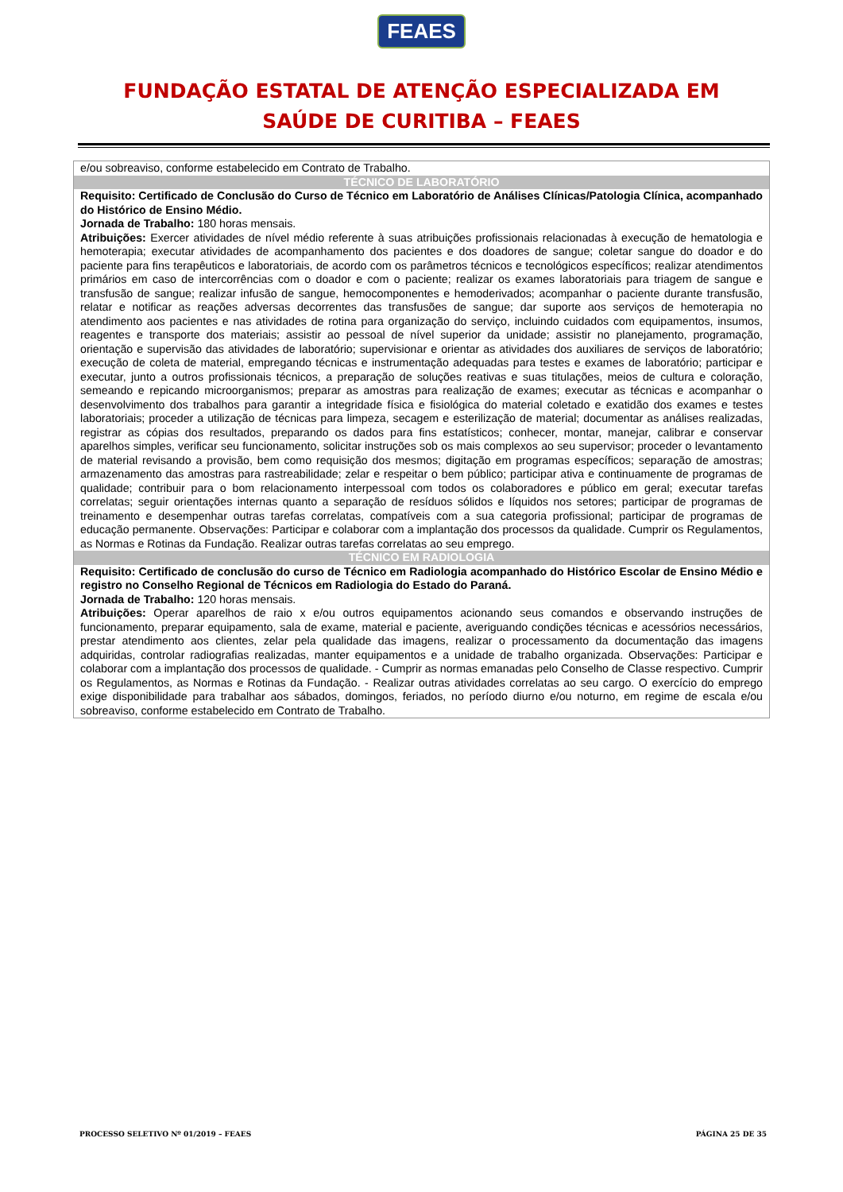FEAES
FUNDAÇÃO ESTATAL DE ATENÇÃO ESPECIALIZADA EM
SAÚDE DE CURITIBA – FEAES
| e/ou sobreaviso, conforme estabelecido em Contrato de Trabalho. |
| TÉCNICO DE LABORATÓRIO |
| Requisito: Certificado de Conclusão do Curso de Técnico em Laboratório de Análises Clínicas/Patologia Clínica, acompanhado do Histórico de Ensino Médio. Jornada de Trabalho: 180 horas mensais. Atribuições: Exercer atividades de nível médio referente à suas atribuições profissionais relacionadas à execução de hematologia e hemoterapia; executar atividades de acompanhamento dos pacientes e dos doadores de sangue; coletar sangue do doador e do paciente para fins terapêuticos e laboratoriais, de acordo com os parâmetros técnicos e tecnológicos específicos; realizar atendimentos primários em caso de intercorrências com o doador e com o paciente; realizar os exames laboratoriais para triagem de sangue e transfusão de sangue; realizar infusão de sangue, hemocomponentes e hemoderivados; acompanhar o paciente durante transfusão, relatar e notificar as reações adversas decorrentes das transfusões de sangue; dar suporte aos serviços de hemoterapia no atendimento aos pacientes e nas atividades de rotina para organização do serviço, incluindo cuidados com equipamentos, insumos, reagentes e transporte dos materiais; assistir ao pessoal de nível superior da unidade; assistir no planejamento, programação, orientação e supervisão das atividades de laboratório; supervisionar e orientar as atividades dos auxiliares de serviços de laboratório; execução de coleta de material, empregando técnicas e instrumentação adequadas para testes e exames de laboratório; participar e executar, junto a outros profissionais técnicos, a preparação de soluções reativas e suas titulações, meios de cultura e coloração, semeando e repicando microorganismos; preparar as amostras para realização de exames; executar as técnicas e acompanhar o desenvolvimento dos trabalhos para garantir a integridade física e fisiológica do material coletado e exatidão dos exames e testes laboratoriais; proceder a utilização de técnicas para limpeza, secagem e esterilização de material; documentar as análises realizadas, registrar as cópias dos resultados, preparando os dados para fins estatísticos; conhecer, montar, manejar, calibrar e conservar aparelhos simples, verificar seu funcionamento, solicitar instruções sob os mais complexos ao seu supervisor; proceder o levantamento de material revisando a provisão, bem como requisição dos mesmos; digitação em programas específicos; separação de amostras; armazenamento das amostras para rastreabilidade; zelar e respeitar o bem público; participar ativa e continuamente de programas de qualidade; contribuir para o bom relacionamento interpessoal com todos os colaboradores e público em geral; executar tarefas correlatas; seguir orientações internas quanto a separação de resíduos sólidos e líquidos nos setores; participar de programas de treinamento e desempenhar outras tarefas correlatas, compatíveis com a sua categoria profissional; participar de programas de educação permanente. Observações: Participar e colaborar com a implantação dos processos da qualidade. Cumprir os Regulamentos, as Normas e Rotinas da Fundação. Realizar outras tarefas correlatas ao seu emprego. |
| TÉCNICO EM RADIOLOGIA |
| Requisito: Certificado de conclusão do curso de Técnico em Radiologia acompanhado do Histórico Escolar de Ensino Médio e registro no Conselho Regional de Técnicos em Radiologia do Estado do Paraná. Jornada de Trabalho: 120 horas mensais. Atribuições: Operar aparelhos de raio x e/ou outros equipamentos acionando seus comandos e observando instruções de funcionamento, preparar equipamento, sala de exame, material e paciente, averiguando condições técnicas e acessórios necessários, prestar atendimento aos clientes, zelar pela qualidade das imagens, realizar o processamento da documentação das imagens adquiridas, controlar radiografias realizadas, manter equipamentos e a unidade de trabalho organizada. Observações: Participar e colaborar com a implantação dos processos de qualidade. - Cumprir as normas emanadas pelo Conselho de Classe respectivo. Cumprir os Regulamentos, as Normas e Rotinas da Fundação. - Realizar outras atividades correlatas ao seu cargo. O exercício do emprego exige disponibilidade para trabalhar aos sábados, domingos, feriados, no período diurno e/ou noturno, em regime de escala e/ou sobreaviso, conforme estabelecido em Contrato de Trabalho. |
PROCESSO SELETIVO Nº 01/2019 – FEAES PÁGINA 25 DE 35